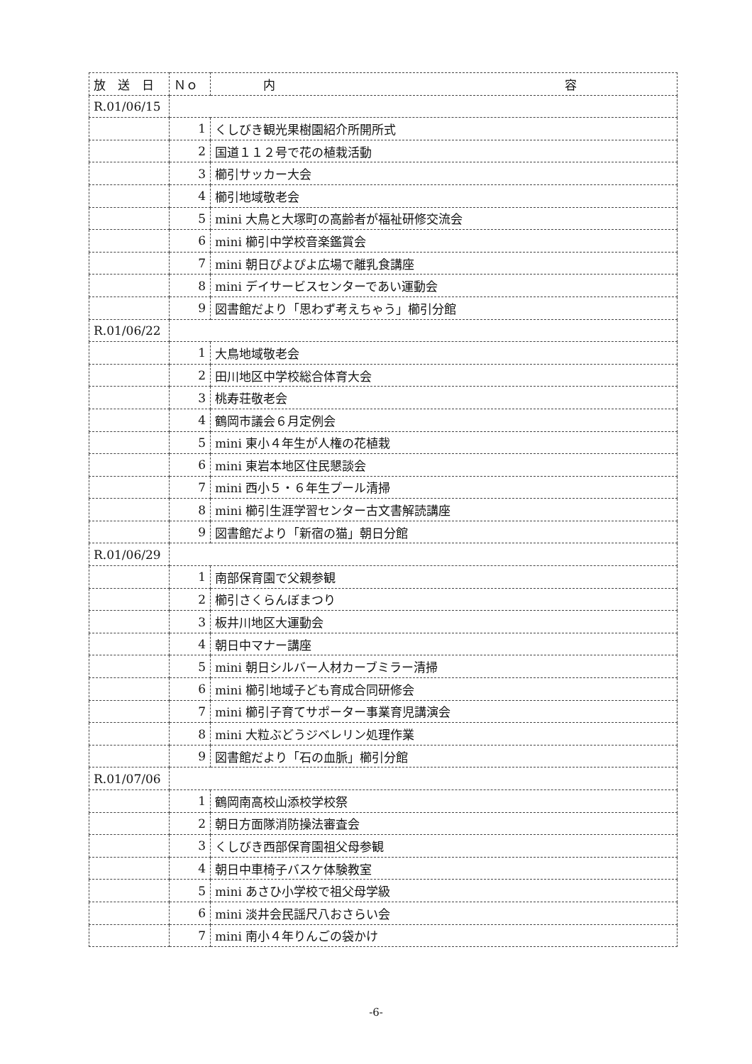| 放 送 日 | Ｎｏ | 内 容 |
| --- | --- | --- |
| R.01/06/15 | | |
| | 1 | くしびき観光果樹園紹介所開所式 |
| | 2 | 国道１１２号で花の植栽活動 |
| | 3 | 櫛引サッカー大会 |
| | 4 | 櫛引地域敬老会 |
| | 5 | mini 大鳥と大塚町の高齢者が福祉研修交流会 |
| | 6 | mini 櫛引中学校音楽鑑賞会 |
| | 7 | mini 朝日ぴよぴよ広場で離乳食講座 |
| | 8 | mini デイサービスセンターであい運動会 |
| | 9 | 図書館だより「思わず考えちゃう」櫛引分館 |
| R.01/06/22 | | |
| | 1 | 大鳥地域敬老会 |
| | 2 | 田川地区中学校総合体育大会 |
| | 3 | 桃寿荘敬老会 |
| | 4 | 鶴岡市議会６月定例会 |
| | 5 | mini 東小４年生が人権の花植栽 |
| | 6 | mini 東岩本地区住民懇談会 |
| | 7 | mini 西小５・６年生プール清掃 |
| | 8 | mini 櫛引生涯学習センター古文書解読講座 |
| | 9 | 図書館だより「新宿の猫」朝日分館 |
| R.01/06/29 | | |
| | 1 | 南部保育園で父親参観 |
| | 2 | 櫛引さくらんぼまつり |
| | 3 | 板井川地区大運動会 |
| | 4 | 朝日中マナー講座 |
| | 5 | mini 朝日シルバー人材カーブミラー清掃 |
| | 6 | mini 櫛引地域子ども育成合同研修会 |
| | 7 | mini 櫛引子育てサポーター事業育児講演会 |
| | 8 | mini 大粒ぶどうジベレリン処理作業 |
| | 9 | 図書館だより「石の血脈」櫛引分館 |
| R.01/07/06 | | |
| | 1 | 鶴岡南高校山添校学校祭 |
| | 2 | 朝日方面隊消防操法審査会 |
| | 3 | くしびき西部保育園祖父母参観 |
| | 4 | 朝日中車椅子バスケ体験教室 |
| | 5 | mini あさひ小学校で祖父母学級 |
| | 6 | mini 淡井会民謡尺八おさらい会 |
| | 7 | mini 南小４年りんごの袋かけ |
-6-